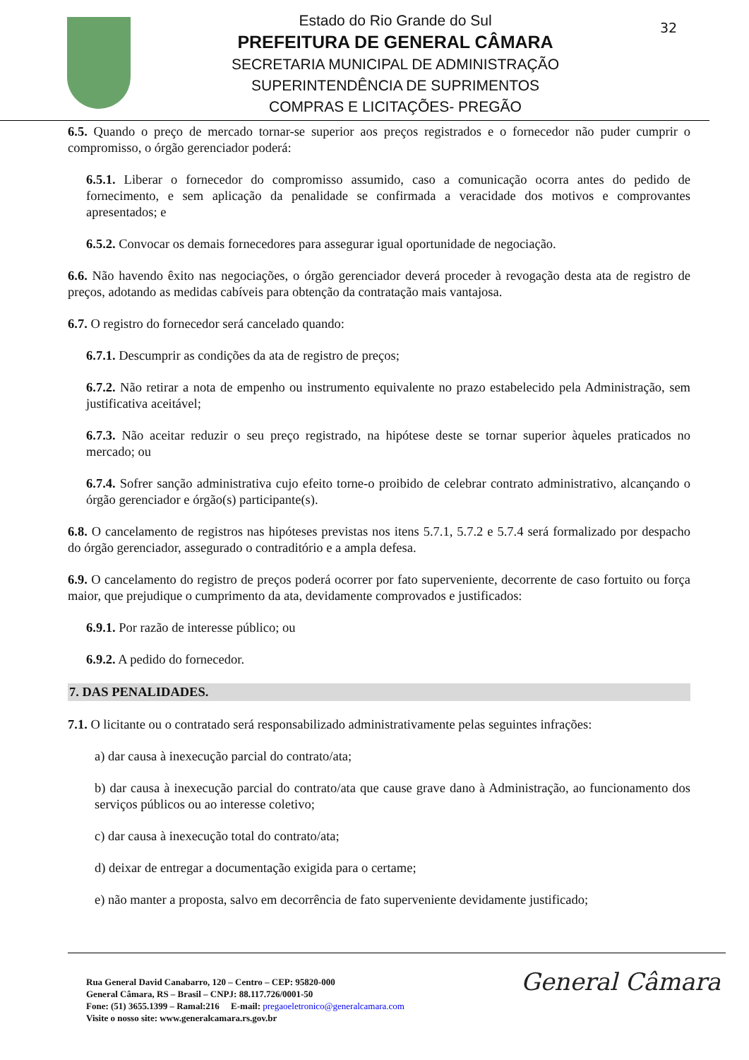Estado do Rio Grande do Sul
PREFEITURA DE GENERAL CÂMARA
SECRETARIA MUNICIPAL DE ADMINISTRAÇÃO
SUPERINTENDÊNCIA DE SUPRIMENTOS
COMPRAS E LICITAÇÕES- PREGÃO
32
6.5. Quando o preço de mercado tornar-se superior aos preços registrados e o fornecedor não puder cumprir o compromisso, o órgão gerenciador poderá:
6.5.1. Liberar o fornecedor do compromisso assumido, caso a comunicação ocorra antes do pedido de fornecimento, e sem aplicação da penalidade se confirmada a veracidade dos motivos e comprovantes apresentados; e
6.5.2. Convocar os demais fornecedores para assegurar igual oportunidade de negociação.
6.6. Não havendo êxito nas negociações, o órgão gerenciador deverá proceder à revogação desta ata de registro de preços, adotando as medidas cabíveis para obtenção da contratação mais vantajosa.
6.7. O registro do fornecedor será cancelado quando:
6.7.1. Descumprir as condições da ata de registro de preços;
6.7.2. Não retirar a nota de empenho ou instrumento equivalente no prazo estabelecido pela Administração, sem justificativa aceitável;
6.7.3. Não aceitar reduzir o seu preço registrado, na hipótese deste se tornar superior àqueles praticados no mercado; ou
6.7.4. Sofrer sanção administrativa cujo efeito torne-o proibido de celebrar contrato administrativo, alcançando o órgão gerenciador e órgão(s) participante(s).
6.8. O cancelamento de registros nas hipóteses previstas nos itens 5.7.1, 5.7.2 e 5.7.4 será formalizado por despacho do órgão gerenciador, assegurado o contraditório e a ampla defesa.
6.9. O cancelamento do registro de preços poderá ocorrer por fato superveniente, decorrente de caso fortuito ou força maior, que prejudique o cumprimento da ata, devidamente comprovados e justificados:
6.9.1. Por razão de interesse público; ou
6.9.2. A pedido do fornecedor.
7. DAS PENALIDADES.
7.1. O licitante ou o contratado será responsabilizado administrativamente pelas seguintes infrações:
a) dar causa à inexecução parcial do contrato/ata;
b) dar causa à inexecução parcial do contrato/ata que cause grave dano à Administração, ao funcionamento dos serviços públicos ou ao interesse coletivo;
c) dar causa à inexecução total do contrato/ata;
d) deixar de entregar a documentação exigida para o certame;
e) não manter a proposta, salvo em decorrência de fato superveniente devidamente justificado;
Rua General David Canabarro, 120 – Centro – CEP: 95820-000
General Câmara, RS – Brasil – CNPJ: 88.117.726/0001-50
Fone: (51) 3655.1399 – Ramal:216 E-mail: pregaoeletronico@generalcamara.com
Visite o nosso site: www.generalcamara.rs.gov.br
General Câmara